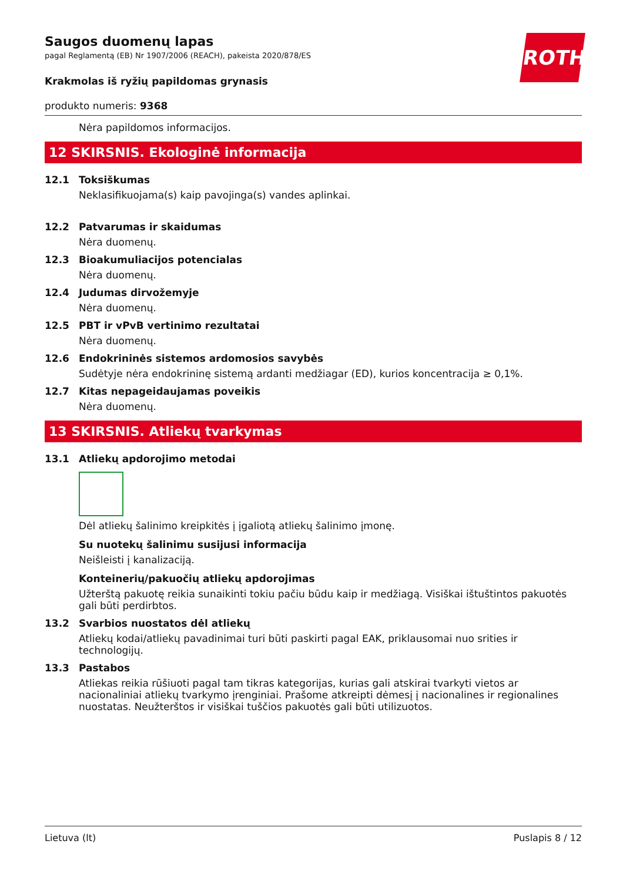ROTH
Saugos duomenų lapas
pagal Reglamentą (EB) Nr 1907/2006 (REACH), pakeista 2020/878/ES
Krakmolas iš ryžių papildomas grynasis
produkto numeris: 9368
Nėra papildomos informacijos.
12 SKIRSNIS. Ekologinė informacija
12.1 Toksiškumas
Neklasifikuojama(s) kaip pavojinga(s) vandes aplinkai.
12.2 Patvarumas ir skaidumas
Nėra duomenų.
12.3 Bioakumuliacijos potencialas
Nėra duomenų.
12.4 Judumas dirvožemyje
Nėra duomenų.
12.5 PBT ir vPvB vertinimo rezultatai
Nėra duomenų.
12.6 Endokrininės sistemos ardomosios savybės
Sudėtyje nėra endokrininę sistemą ardanti medžiagar (ED), kurios koncentracija ≥ 0,1%.
12.7 Kitas nepageidaujamas poveikis
Nėra duomenų.
13 SKIRSNIS. Atliekų tvarkymas
13.1 Atliekų apdorojimo metodai
Dėl atliekų šalinimo kreipkitės į įgaliotą atliekų šalinimo įmonę.
Su nuotekų šalinimu susijusi informacija
Neišleisti į kanalizaciją.
Konteinerių/pakuočių atliekų apdorojimas
Užterštą pakuotę reikia sunaikinti tokiu pačiu būdu kaip ir medžiagą. Visiškai ištuštintos pakuotės gali būti perdirbtos.
13.2 Svarbios nuostatos dėl atliekų
Atliekų kodai/atliekų pavadinimai turi būti paskirti pagal EAK, priklausomai nuo srities ir technologijų.
13.3 Pastabos
Atliekas reikia rūšiuoti pagal tam tikras kategorijas, kurias gali atskirai tvarkyti vietos ar nacionaliniai atliekų tvarkymo įrenginiai. Prašome atkreipti dėmesį į nacionalines ir regionalines nuostatas. Neužterštos ir visiškai tuščios pakuotės gali būti utilizuotos.
Lietuva (lt) Puslapis 8 / 12